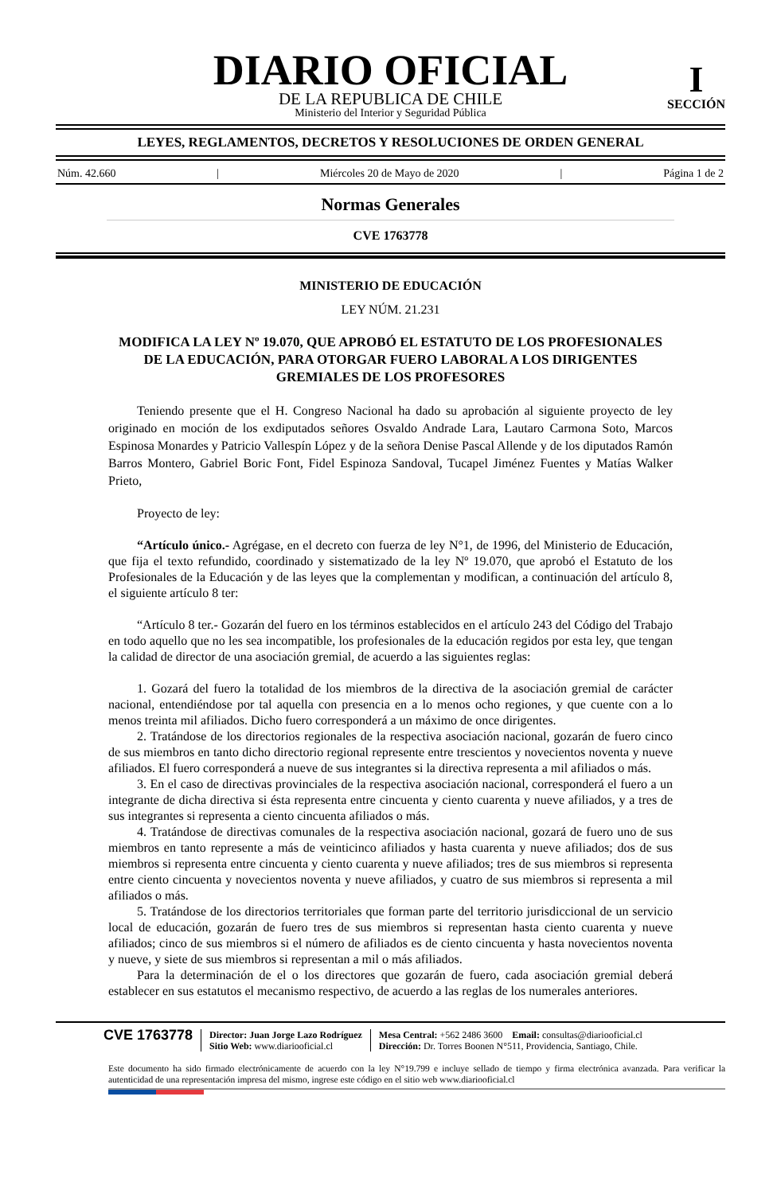DIARIO OFICIAL
DE LA REPUBLICA DE CHILE
Ministerio del Interior y Seguridad Pública
I
SECCIÓN
LEYES, REGLAMENTOS, DECRETOS Y RESOLUCIONES DE ORDEN GENERAL
Núm. 42.660 | Miércoles 20 de Mayo de 2020 | Página 1 de 2
Normas Generales
CVE 1763778
MINISTERIO DE EDUCACIÓN
LEY NÚM. 21.231
MODIFICA LA LEY Nº 19.070, QUE APROBÓ EL ESTATUTO DE LOS PROFESIONALES DE LA EDUCACIÓN, PARA OTORGAR FUERO LABORAL A LOS DIRIGENTES GREMIALES DE LOS PROFESORES
Teniendo presente que el H. Congreso Nacional ha dado su aprobación al siguiente proyecto de ley originado en moción de los exdiputados señores Osvaldo Andrade Lara, Lautaro Carmona Soto, Marcos Espinosa Monardes y Patricio Vallespín López y de la señora Denise Pascal Allende y de los diputados Ramón Barros Montero, Gabriel Boric Font, Fidel Espinoza Sandoval, Tucapel Jiménez Fuentes y Matías Walker Prieto,
Proyecto de ley:
“Artículo único.- Agrégase, en el decreto con fuerza de ley N°1, de 1996, del Ministerio de Educación, que fija el texto refundido, coordinado y sistematizado de la ley Nº 19.070, que aprobó el Estatuto de los Profesionales de la Educación y de las leyes que la complementan y modifican, a continuación del artículo 8, el siguiente artículo 8 ter:
“Artículo 8 ter.- Gozarán del fuero en los términos establecidos en el artículo 243 del Código del Trabajo en todo aquello que no les sea incompatible, los profesionales de la educación regidos por esta ley, que tengan la calidad de director de una asociación gremial, de acuerdo a las siguientes reglas:
1. Gozará del fuero la totalidad de los miembros de la directiva de la asociación gremial de carácter nacional, entendiéndose por tal aquella con presencia en a lo menos ocho regiones, y que cuente con a lo menos treinta mil afiliados. Dicho fuero corresponderá a un máximo de once dirigentes.
2. Tratándose de los directorios regionales de la respectiva asociación nacional, gozarán de fuero cinco de sus miembros en tanto dicho directorio regional represente entre trescientos y novecientos noventa y nueve afiliados. El fuero corresponderá a nueve de sus integrantes si la directiva representa a mil afiliados o más.
3. En el caso de directivas provinciales de la respectiva asociación nacional, corresponderá el fuero a un integrante de dicha directiva si ésta representa entre cincuenta y ciento cuarenta y nueve afiliados, y a tres de sus integrantes si representa a ciento cincuenta afiliados o más.
4. Tratándose de directivas comunales de la respectiva asociación nacional, gozará de fuero uno de sus miembros en tanto represente a más de veinticinco afiliados y hasta cuarenta y nueve afiliados; dos de sus miembros si representa entre cincuenta y ciento cuarenta y nueve afiliados; tres de sus miembros si representa entre ciento cincuenta y novecientos noventa y nueve afiliados, y cuatro de sus miembros si representa a mil afiliados o más.
5. Tratándose de los directorios territoriales que forman parte del territorio jurisdiccional de un servicio local de educación, gozarán de fuero tres de sus miembros si representan hasta ciento cuarenta y nueve afiliados; cinco de sus miembros si el número de afiliados es de ciento cincuenta y hasta novecientos noventa y nueve, y siete de sus miembros si representan a mil o más afiliados.
Para la determinación de el o los directores que gozarán de fuero, cada asociación gremial deberá establecer en sus estatutos el mecanismo respectivo, de acuerdo a las reglas de los numerales anteriores.
CVE 1763778
Director: Juan Jorge Lazo Rodríguez
Sitio Web: www.diariooficial.cl
Mesa Central: +562 2486 3600 Email: consultas@diariooficial.cl
Dirección: Dr. Torres Boonen N°511, Providencia, Santiago, Chile.
Este documento ha sido firmado electrónicamente de acuerdo con la ley N°19.799 e incluye sellado de tiempo y firma electrónica avanzada. Para verificar la autenticidad de una representación impresa del mismo, ingrese este código en el sitio web www.diariooficial.cl